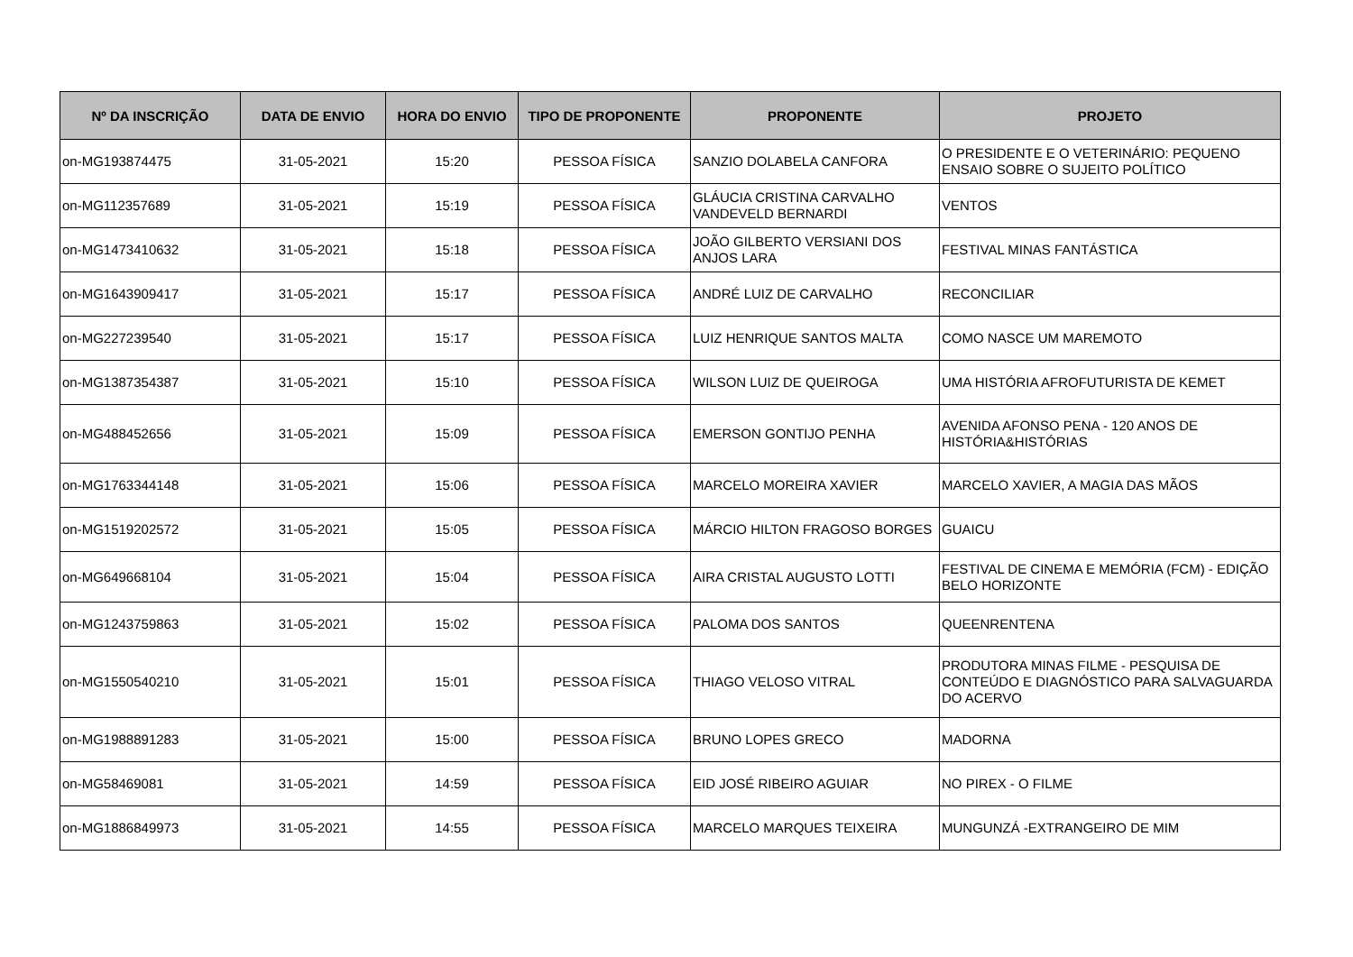| Nº DA INSCRIÇÃO | DATA DE ENVIO | HORA DO ENVIO | TIPO DE PROPONENTE | PROPONENTE | PROJETO |
| --- | --- | --- | --- | --- | --- |
| on-MG193874475 | 31-05-2021 | 15:20 | PESSOA FÍSICA | SANZIO DOLABELA CANFORA | O PRESIDENTE E O VETERINÁRIO: PEQUENO ENSAIO SOBRE O SUJEITO POLÍTICO |
| on-MG112357689 | 31-05-2021 | 15:19 | PESSOA FÍSICA | GLÁUCIA CRISTINA CARVALHO VANDEVELD BERNARDI | VENTOS |
| on-MG1473410632 | 31-05-2021 | 15:18 | PESSOA FÍSICA | JOÃO GILBERTO VERSIANI DOS ANJOS LARA | FESTIVAL MINAS FANTÁSTICA |
| on-MG1643909417 | 31-05-2021 | 15:17 | PESSOA FÍSICA | ANDRÉ LUIZ DE CARVALHO | RECONCILIAR |
| on-MG227239540 | 31-05-2021 | 15:17 | PESSOA FÍSICA | LUIZ HENRIQUE SANTOS MALTA | COMO NASCE UM MAREMOTO |
| on-MG1387354387 | 31-05-2021 | 15:10 | PESSOA FÍSICA | WILSON LUIZ DE QUEIROGA | UMA HISTÓRIA AFROFUTURISTA DE KEMET |
| on-MG488452656 | 31-05-2021 | 15:09 | PESSOA FÍSICA | EMERSON GONTIJO PENHA | AVENIDA AFONSO PENA - 120 ANOS DE HISTÓRIA&HISTÓRIAS |
| on-MG1763344148 | 31-05-2021 | 15:06 | PESSOA FÍSICA | MARCELO MOREIRA XAVIER | MARCELO XAVIER, A MAGIA DAS MÃOS |
| on-MG1519202572 | 31-05-2021 | 15:05 | PESSOA FÍSICA | MÁRCIO HILTON FRAGOSO BORGES | GUAICU |
| on-MG649668104 | 31-05-2021 | 15:04 | PESSOA FÍSICA | AIRA CRISTAL AUGUSTO LOTTI | FESTIVAL DE CINEMA E MEMÓRIA (FCM) - EDIÇÃO BELO HORIZONTE |
| on-MG1243759863 | 31-05-2021 | 15:02 | PESSOA FÍSICA | PALOMA DOS SANTOS | QUEENRENTENA |
| on-MG1550540210 | 31-05-2021 | 15:01 | PESSOA FÍSICA | THIAGO VELOSO VITRAL | PRODUTORA MINAS FILME - PESQUISA DE CONTEÚDO E DIAGNÓSTICO PARA SALVAGUARDA DO ACERVO |
| on-MG1988891283 | 31-05-2021 | 15:00 | PESSOA FÍSICA | BRUNO LOPES GRECO | MADORNA |
| on-MG58469081 | 31-05-2021 | 14:59 | PESSOA FÍSICA | EID JOSÉ RIBEIRO AGUIAR | NO PIREX - O FILME |
| on-MG1886849973 | 31-05-2021 | 14:55 | PESSOA FÍSICA | MARCELO MARQUES TEIXEIRA | MUNGUNZÁ -EXTRANGEIRO DE MIM |